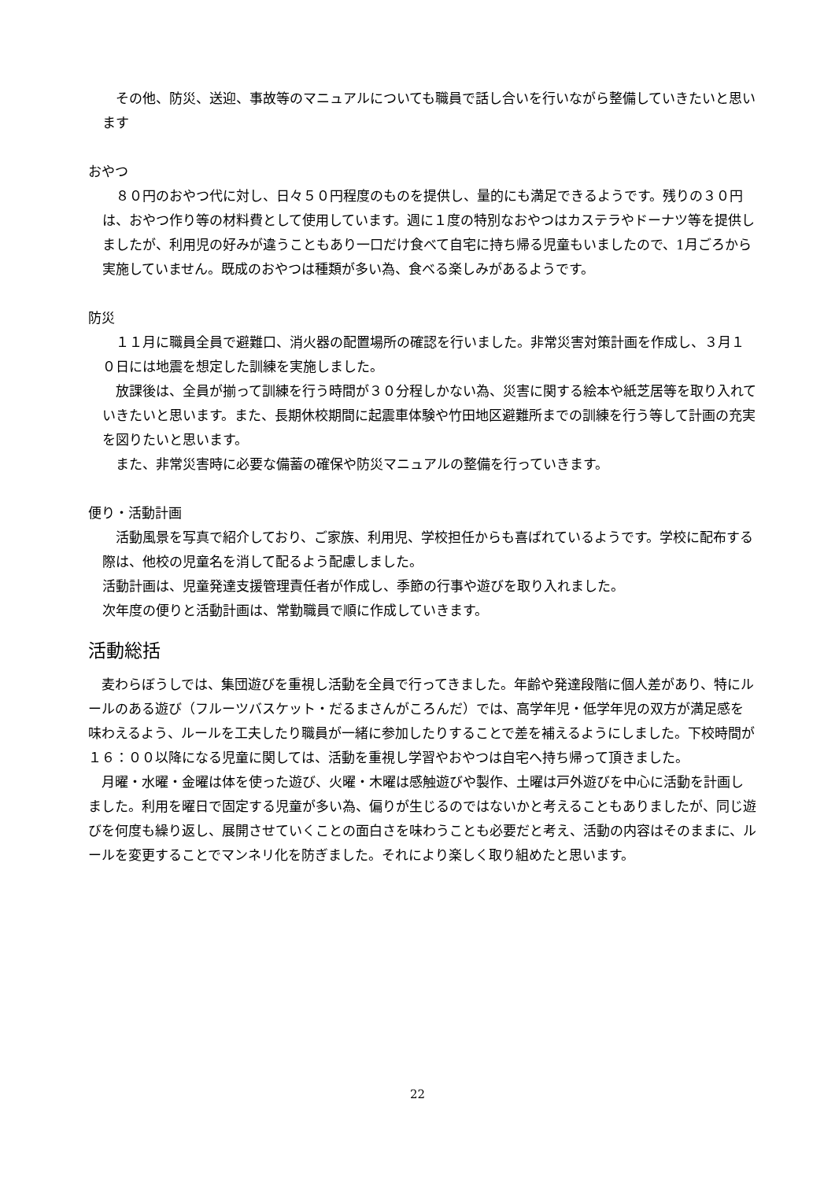その他、防災、送迎、事故等のマニュアルについても職員で話し合いを行いながら整備していきたいと思います
おやつ
　８０円のおやつ代に対し、日々５０円程度のものを提供し、量的にも満足できるようです。残りの３０円は、おやつ作り等の材料費として使用しています。週に１度の特別なおやつはカステラやドーナツ等を提供しましたが、利用児の好みが違うこともあり一口だけ食べて自宅に持ち帰る児童もいましたので、1月ごろから実施していません。既成のおやつは種類が多い為、食べる楽しみがあるようです。
防災
　１１月に職員全員で避難口、消火器の配置場所の確認を行いました。非常災害対策計画を作成し、３月１０日には地震を想定した訓練を実施しました。
　放課後は、全員が揃って訓練を行う時間が３０分程しかない為、災害に関する絵本や紙芝居等を取り入れていきたいと思います。また、長期休校期間に起震車体験や竹田地区避難所までの訓練を行う等して計画の充実を図りたいと思います。
　また、非常災害時に必要な備蓄の確保や防災マニュアルの整備を行っていきます。
便り・活動計画
　活動風景を写真で紹介しており、ご家族、利用児、学校担任からも喜ばれているようです。学校に配布する際は、他校の児童名を消して配るよう配慮しました。
活動計画は、児童発達支援管理責任者が作成し、季節の行事や遊びを取り入れました。
次年度の便りと活動計画は、常勤職員で順に作成していきます。
活動総括
　麦わらぼうしでは、集団遊びを重視し活動を全員で行ってきました。年齢や発達段階に個人差があり、特にルールのある遊び（フルーツバスケット・だるまさんがころんだ）では、高学年児・低学年児の双方が満足感を味わえるよう、ルールを工夫したり職員が一緒に参加したりすることで差を補えるようにしました。下校時間が１６：００以降になる児童に関しては、活動を重視し学習やおやつは自宅へ持ち帰って頂きました。
　月曜・水曜・金曜は体を使った遊び、火曜・木曜は感触遊びや製作、土曜は戸外遊びを中心に活動を計画しました。利用を曜日で固定する児童が多い為、偏りが生じるのではないかと考えることもありましたが、同じ遊びを何度も繰り返し、展開させていくことの面白さを味わうことも必要だと考え、活動の内容はそのままに、ルールを変更することでマンネリ化を防ぎました。それにより楽しく取り組めたと思います。
22